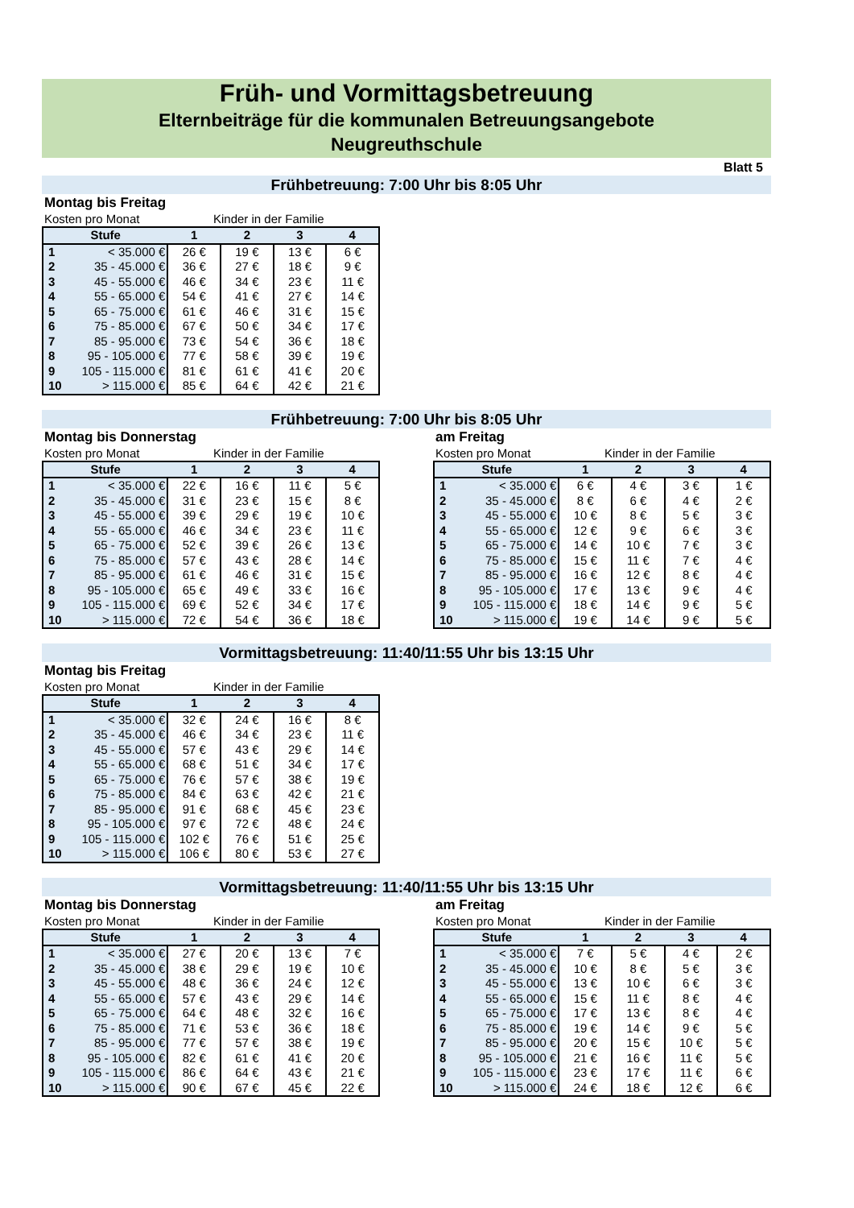Früh- und Vormittagsbetreuung
Elternbeiträge für die kommunalen Betreuungsangebote
Neugreuthschule
Blatt 5
Frühbetreuung: 7:00 Uhr bis 8:05 Uhr
Montag bis Freitag
Kosten pro Monat Kinder in der Familie
| Stufe | | 1 | 2 | 3 | 4 |
| --- | --- | --- | --- | --- | --- |
| 1 | < 35.000 € | 26 € | 19 € | 13 € | 6 € |
| 2 | 35 - 45.000 € | 36 € | 27 € | 18 € | 9 € |
| 3 | 45 - 55.000 € | 46 € | 34 € | 23 € | 11 € |
| 4 | 55 - 65.000 € | 54 € | 41 € | 27 € | 14 € |
| 5 | 65 - 75.000 € | 61 € | 46 € | 31 € | 15 € |
| 6 | 75 - 85.000 € | 67 € | 50 € | 34 € | 17 € |
| 7 | 85 - 95.000 € | 73 € | 54 € | 36 € | 18 € |
| 8 | 95 - 105.000 € | 77 € | 58 € | 39 € | 19 € |
| 9 | 105 - 115.000 € | 81 € | 61 € | 41 € | 20 € |
| 10 | > 115.000 € | 85 € | 64 € | 42 € | 21 € |
Frühbetreuung: 7:00 Uhr bis 8:05 Uhr
Montag bis Donnerstag
Kosten pro Monat Kinder in der Familie
| Stufe | | 1 | 2 | 3 | 4 |
| --- | --- | --- | --- | --- | --- |
| 1 | < 35.000 € | 22 € | 16 € | 11 € | 5 € |
| 2 | 35 - 45.000 € | 31 € | 23 € | 15 € | 8 € |
| 3 | 45 - 55.000 € | 39 € | 29 € | 19 € | 10 € |
| 4 | 55 - 65.000 € | 46 € | 34 € | 23 € | 11 € |
| 5 | 65 - 75.000 € | 52 € | 39 € | 26 € | 13 € |
| 6 | 75 - 85.000 € | 57 € | 43 € | 28 € | 14 € |
| 7 | 85 - 95.000 € | 61 € | 46 € | 31 € | 15 € |
| 8 | 95 - 105.000 € | 65 € | 49 € | 33 € | 16 € |
| 9 | 105 - 115.000 € | 69 € | 52 € | 34 € | 17 € |
| 10 | > 115.000 € | 72 € | 54 € | 36 € | 18 € |
am Freitag
Kosten pro Monat Kinder in der Familie
| Stufe | | 1 | 2 | 3 | 4 |
| --- | --- | --- | --- | --- | --- |
| 1 | < 35.000 € | 6 € | 4 € | 3 € | 1 € |
| 2 | 35 - 45.000 € | 8 € | 6 € | 4 € | 2 € |
| 3 | 45 - 55.000 € | 10 € | 8 € | 5 € | 3 € |
| 4 | 55 - 65.000 € | 12 € | 9 € | 6 € | 3 € |
| 5 | 65 - 75.000 € | 14 € | 10 € | 7 € | 3 € |
| 6 | 75 - 85.000 € | 15 € | 11 € | 7 € | 4 € |
| 7 | 85 - 95.000 € | 16 € | 12 € | 8 € | 4 € |
| 8 | 95 - 105.000 € | 17 € | 13 € | 9 € | 4 € |
| 9 | 105 - 115.000 € | 18 € | 14 € | 9 € | 5 € |
| 10 | > 115.000 € | 19 € | 14 € | 9 € | 5 € |
Vormittagsbetreuung: 11:40/11:55 Uhr bis 13:15 Uhr
Montag bis Freitag
Kosten pro Monat Kinder in der Familie
| Stufe | | 1 | 2 | 3 | 4 |
| --- | --- | --- | --- | --- | --- |
| 1 | < 35.000 € | 32 € | 24 € | 16 € | 8 € |
| 2 | 35 - 45.000 € | 46 € | 34 € | 23 € | 11 € |
| 3 | 45 - 55.000 € | 57 € | 43 € | 29 € | 14 € |
| 4 | 55 - 65.000 € | 68 € | 51 € | 34 € | 17 € |
| 5 | 65 - 75.000 € | 76 € | 57 € | 38 € | 19 € |
| 6 | 75 - 85.000 € | 84 € | 63 € | 42 € | 21 € |
| 7 | 85 - 95.000 € | 91 € | 68 € | 45 € | 23 € |
| 8 | 95 - 105.000 € | 97 € | 72 € | 48 € | 24 € |
| 9 | 105 - 115.000 € | 102 € | 76 € | 51 € | 25 € |
| 10 | > 115.000 € | 106 € | 80 € | 53 € | 27 € |
Vormittagsbetreuung: 11:40/11:55 Uhr bis 13:15 Uhr
Montag bis Donnerstag
Kosten pro Monat Kinder in der Familie
| Stufe | | 1 | 2 | 3 | 4 |
| --- | --- | --- | --- | --- | --- |
| 1 | < 35.000 € | 27 € | 20 € | 13 € | 7 € |
| 2 | 35 - 45.000 € | 38 € | 29 € | 19 € | 10 € |
| 3 | 45 - 55.000 € | 48 € | 36 € | 24 € | 12 € |
| 4 | 55 - 65.000 € | 57 € | 43 € | 29 € | 14 € |
| 5 | 65 - 75.000 € | 64 € | 48 € | 32 € | 16 € |
| 6 | 75 - 85.000 € | 71 € | 53 € | 36 € | 18 € |
| 7 | 85 - 95.000 € | 77 € | 57 € | 38 € | 19 € |
| 8 | 95 - 105.000 € | 82 € | 61 € | 41 € | 20 € |
| 9 | 105 - 115.000 € | 86 € | 64 € | 43 € | 21 € |
| 10 | > 115.000 € | 90 € | 67 € | 45 € | 22 € |
am Freitag
Kosten pro Monat Kinder in der Familie
| Stufe | | 1 | 2 | 3 | 4 |
| --- | --- | --- | --- | --- | --- |
| 1 | < 35.000 € | 7 € | 5 € | 4 € | 2 € |
| 2 | 35 - 45.000 € | 10 € | 8 € | 5 € | 3 € |
| 3 | 45 - 55.000 € | 13 € | 10 € | 6 € | 3 € |
| 4 | 55 - 65.000 € | 15 € | 11 € | 8 € | 4 € |
| 5 | 65 - 75.000 € | 17 € | 13 € | 8 € | 4 € |
| 6 | 75 - 85.000 € | 19 € | 14 € | 9 € | 5 € |
| 7 | 85 - 95.000 € | 20 € | 15 € | 10 € | 5 € |
| 8 | 95 - 105.000 € | 21 € | 16 € | 11 € | 5 € |
| 9 | 105 - 115.000 € | 23 € | 17 € | 11 € | 6 € |
| 10 | > 115.000 € | 24 € | 18 € | 12 € | 6 € |